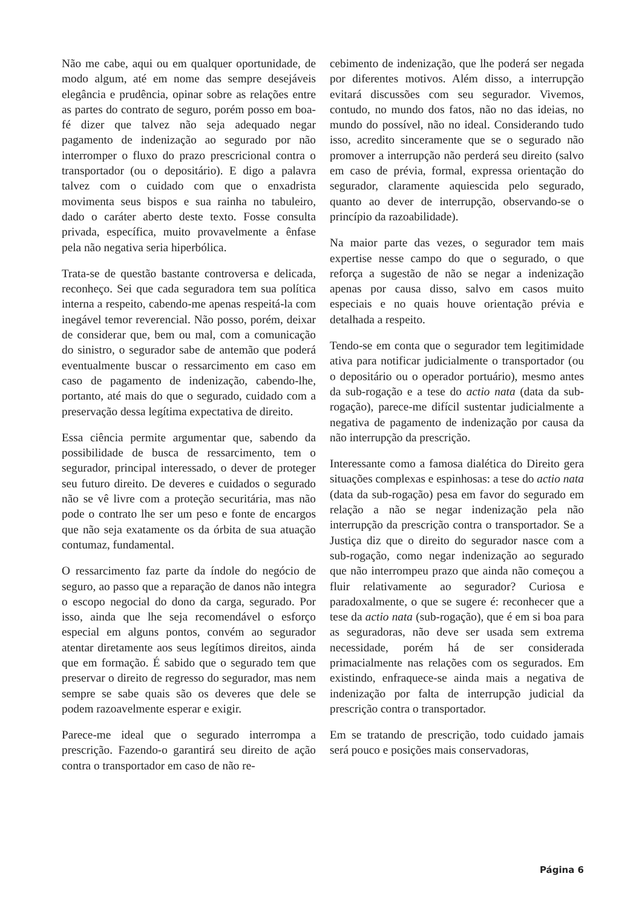Não me cabe, aqui ou em qualquer oportunidade, de modo algum, até em nome das sempre desejáveis elegância e prudência, opinar sobre as relações entre as partes do contrato de seguro, porém posso em boa-fé dizer que talvez não seja adequado negar pagamento de indenização ao segurado por não interromper o fluxo do prazo prescricional contra o transportador (ou o depositário). E digo a palavra talvez com o cuidado com que o enxadrista movimenta seus bispos e sua rainha no tabuleiro, dado o caráter aberto deste texto. Fosse consulta privada, específica, muito provavelmente a ênfase pela não negativa seria hiperbólica.
Trata-se de questão bastante controversa e delicada, reconheço. Sei que cada seguradora tem sua política interna a respeito, cabendo-me apenas respeitá-la com inegável temor reverencial. Não posso, porém, deixar de considerar que, bem ou mal, com a comunicação do sinistro, o segurador sabe de antemão que poderá eventualmente buscar o ressarcimento em caso em caso de pagamento de indenização, cabendo-lhe, portanto, até mais do que o segurado, cuidado com a preservação dessa legítima expectativa de direito.
Essa ciência permite argumentar que, sabendo da possibilidade de busca de ressarcimento, tem o segurador, principal interessado, o dever de proteger seu futuro direito. De deveres e cuidados o segurado não se vê livre com a proteção securitária, mas não pode o contrato lhe ser um peso e fonte de encargos que não seja exatamente os da órbita de sua atuação contumaz, fundamental.
O ressarcimento faz parte da índole do negócio de seguro, ao passo que a reparação de danos não integra o escopo negocial do dono da carga, segurado. Por isso, ainda que lhe seja recomendável o esforço especial em alguns pontos, convém ao segurador atentar diretamente aos seus legítimos direitos, ainda que em formação. É sabido que o segurado tem que preservar o direito de regresso do segurador, mas nem sempre se sabe quais são os deveres que dele se podem razoavelmente esperar e exigir.
Parece-me ideal que o segurado interrompa a prescrição. Fazendo-o garantirá seu direito de ação contra o transportador em caso de não re-
cebimento de indenização, que lhe poderá ser negada por diferentes motivos. Além disso, a interrupção evitará discussões com seu segurador. Vivemos, contudo, no mundo dos fatos, não no das ideias, no mundo do possível, não no ideal. Considerando tudo isso, acredito sinceramente que se o segurado não promover a interrupção não perderá seu direito (salvo em caso de prévia, formal, expressa orientação do segurador, claramente aquiescida pelo segurado, quanto ao dever de interrupção, observando-se o princípio da razoabilidade).
Na maior parte das vezes, o segurador tem mais expertise nesse campo do que o segurado, o que reforça a sugestão de não se negar a indenização apenas por causa disso, salvo em casos muito especiais e no quais houve orientação prévia e detalhada a respeito.
Tendo-se em conta que o segurador tem legitimidade ativa para notificar judicialmente o transportador (ou o depositário ou o operador portuário), mesmo antes da sub-rogação e a tese do actio nata (data da sub-rogação), parece-me difícil sustentar judicialmente a negativa de pagamento de indenização por causa da não interrupção da prescrição.
Interessante como a famosa dialética do Direito gera situações complexas e espinhosas: a tese do actio nata (data da sub-rogação) pesa em favor do segurado em relação a não se negar indenização pela não interrupção da prescrição contra o transportador. Se a Justiça diz que o direito do segurador nasce com a sub-rogação, como negar indenização ao segurado que não interrompeu prazo que ainda não começou a fluir relativamente ao segurador? Curiosa e paradoxalmente, o que se sugere é: reconhecer que a tese da actio nata (sub-rogação), que é em si boa para as seguradoras, não deve ser usada sem extrema necessidade, porém há de ser considerada primacialmente nas relações com os segurados. Em existindo, enfraquece-se ainda mais a negativa de indenização por falta de interrupção judicial da prescrição contra o transportador.
Em se tratando de prescrição, todo cuidado jamais será pouco e posições mais conservadoras,
Página 6